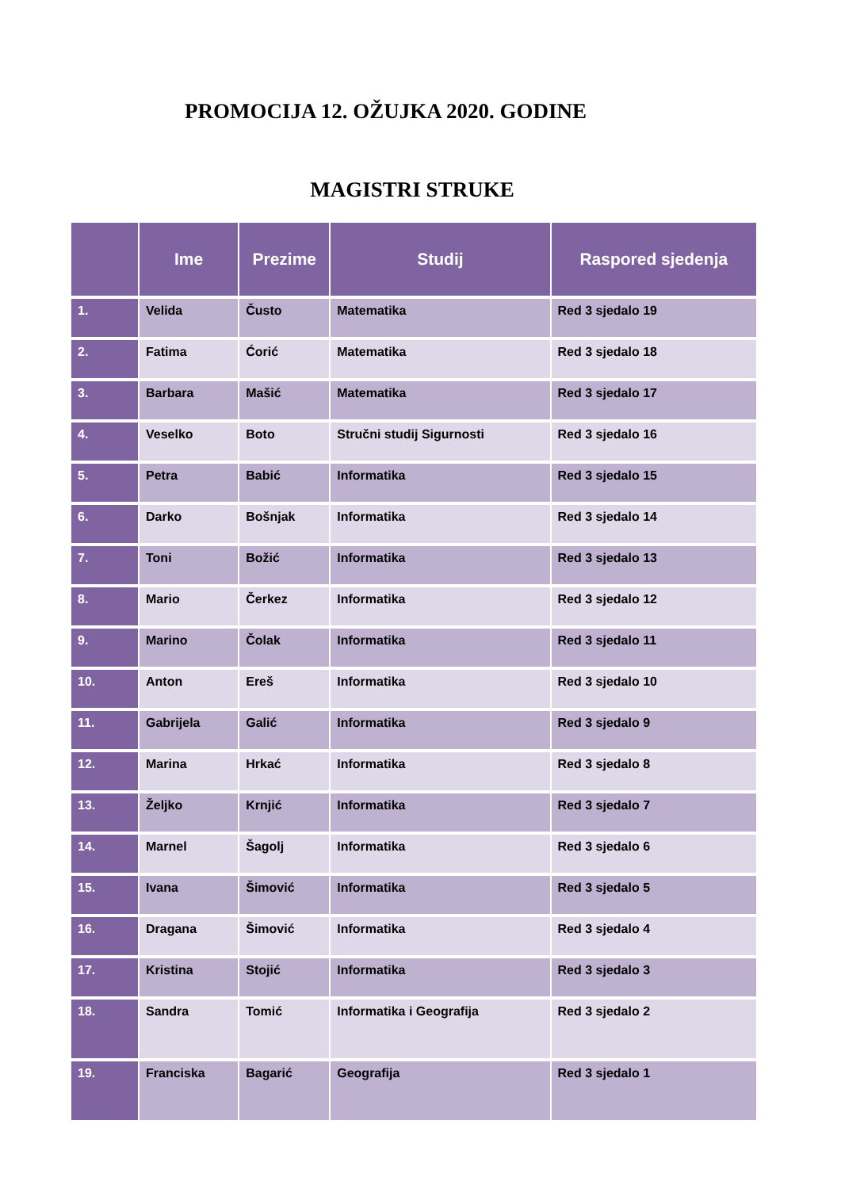PROMOCIJA 12. OŽUJKA 2020. GODINE
MAGISTRI STRUKE
| | Ime | Prezime | Studij | Raspored sjedenja |
| --- | --- | --- | --- | --- |
| 1. | Velida | Čusto | Matematika | Red 3 sjedalo 19 |
| 2. | Fatima | Ćorić | Matematika | Red 3 sjedalo 18 |
| 3. | Barbara | Mašić | Matematika | Red 3 sjedalo 17 |
| 4. | Veselko | Boto | Stručni studij Sigurnosti | Red 3 sjedalo 16 |
| 5. | Petra | Babić | Informatika | Red 3 sjedalo 15 |
| 6. | Darko | Bošnjak | Informatika | Red 3 sjedalo 14 |
| 7. | Toni | Božić | Informatika | Red 3 sjedalo 13 |
| 8. | Mario | Čerkez | Informatika | Red 3 sjedalo 12 |
| 9. | Marino | Čolak | Informatika | Red 3 sjedalo 11 |
| 10. | Anton | Ereš | Informatika | Red 3 sjedalo 10 |
| 11. | Gabrijela | Galić | Informatika | Red 3 sjedalo 9 |
| 12. | Marina | Hrkać | Informatika | Red 3 sjedalo 8 |
| 13. | Željko | Krnjić | Informatika | Red 3 sjedalo 7 |
| 14. | Marnel | Šagolj | Informatika | Red 3 sjedalo 6 |
| 15. | Ivana | Šimović | Informatika | Red 3 sjedalo 5 |
| 16. | Dragana | Šimović | Informatika | Red 3 sjedalo 4 |
| 17. | Kristina | Stojić | Informatika | Red 3 sjedalo 3 |
| 18. | Sandra | Tomić | Informatika i Geografija | Red 3 sjedalo 2 |
| 19. | Franciska | Bagarić | Geografija | Red 3 sjedalo 1 |